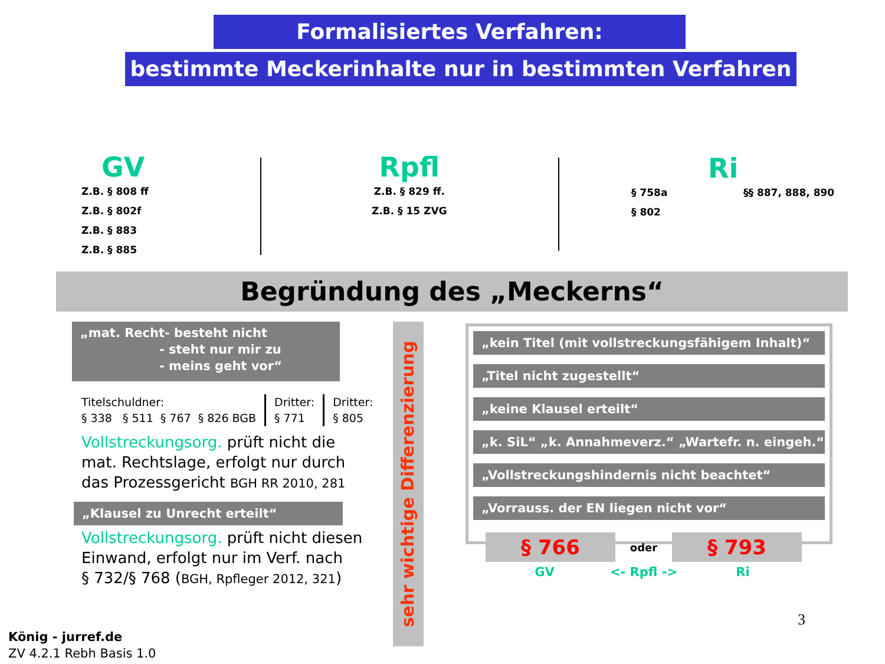Formalisiertes Verfahren:
bestimmte Meckerinhalte nur in bestimmten Verfahren
GV
Z.B. § 808 ff
Z.B. § 802f
Z.B. § 883
Z.B. § 885
Rpfl
Z.B. § 829 ff.
Z.B. § 15 ZVG
Ri
§ 758a
§ 802
§§ 887, 888, 890
Begründung des „Meckerns“
„mat. Recht- besteht nicht
- steht nur mir zu
- meins geht vor“
Titelschuldner:
§ 338 § 511 § 767 § 826 BGB
Dritter:
§ 771
Dritter:
§ 805
Vollstreckungsorg. prüft nicht die
mat. Rechtslage, erfolgt nur durch
das Prozessgericht BGH RR 2010, 281
„Klausel zu Unrecht erteilt“
Vollstreckungsorg. prüft nicht diesen
Einwand, erfolgt nur im Verf. nach
§ 732/§ 768 (BGH, Rpfleger 2012, 321)
sehr wichtige Differenzierung
„kein Titel (mit vollstreckungsfähigem Inhalt)“
„Titel nicht zugestellt“
„keine Klausel erteilt“
„k. SiL“ „k. Annahmeverz.“ „Wartefr. n. eingeh.“
„Vollstreckungshindernis nicht beachtet“
„Vorrauss. der EN liegen nicht vor“
§ 766
oder
§ 793
GV <- Rpfl -> Ri
3
König - jurref.de
ZV 4.2.1 Rebh Basis 1.0